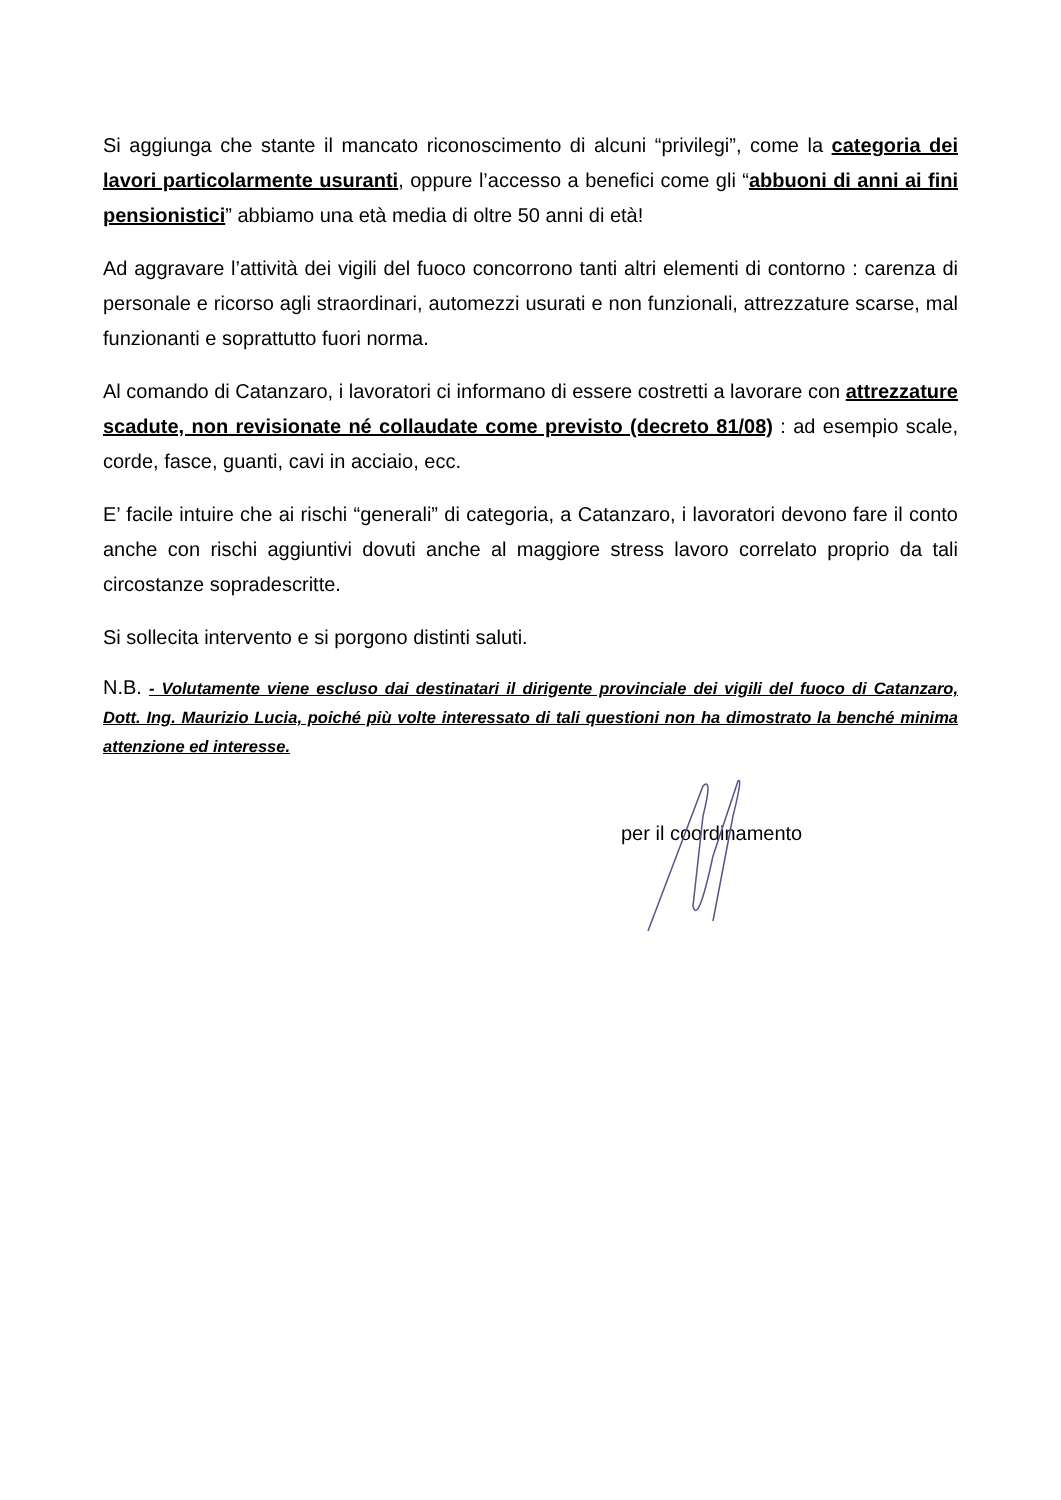Si aggiunga che stante il mancato riconoscimento di alcuni “privilegi”, come la categoria dei lavori particolarmente usuranti, oppure l’accesso a benefici come gli “abbuoni di anni ai fini pensionistici” abbiamo una età media di oltre 50 anni di età!
Ad aggravare l’attività dei vigili del fuoco concorrono tanti altri elementi di contorno : carenza di personale e ricorso agli straordinari, automezzi usurati e non funzionali, attrezzature scarse, mal funzionanti e soprattutto fuori norma.
Al comando di Catanzaro, i lavoratori ci informano di essere costretti a lavorare con attrezzature scadute, non revisionate né collaudate come previsto (decreto 81/08) : ad esempio scale, corde, fasce, guanti, cavi in acciaio, ecc.
E’ facile intuire che ai rischi “generali” di categoria, a Catanzaro, i lavoratori devono fare il conto anche con rischi aggiuntivi dovuti anche al maggiore stress lavoro correlato proprio da tali circostanze sopradescritte.
Si sollecita intervento e si porgono distinti saluti.
N.B. - Volutamente viene escluso dai destinatari il dirigente provinciale dei vigili del fuoco di Catanzaro, Dott. Ing. Maurizio Lucia, poiché più volte interessato di tali questioni non ha dimostrato la benché minima attenzione ed interesse.
per il coordinamento